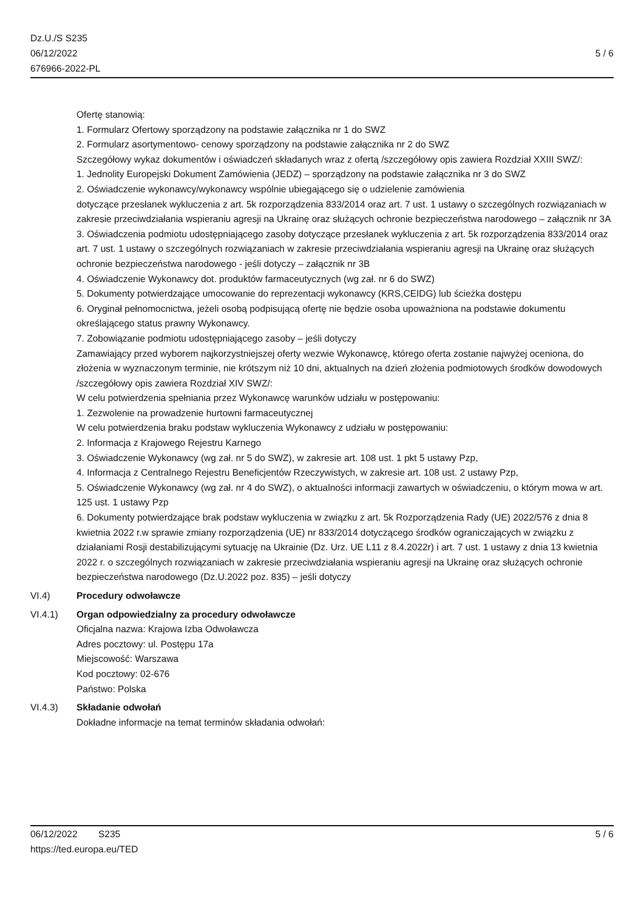Dz.U./S S235
06/12/2022
676966-2022-PL
5 / 6
Ofertę stanowią:
1. Formularz Ofertowy sporządzony na podstawie załącznika nr 1 do SWZ
2. Formularz asortymentowo- cenowy sporządzony na podstawie załącznika nr 2 do SWZ
Szczegółowy wykaz dokumentów i oświadczeń składanych wraz z ofertą /szczegółowy opis zawiera Rozdział XXIII SWZ/:
1. Jednolity Europejski Dokument Zamówienia (JEDZ) – sporządzony na podstawie załącznika nr 3 do SWZ
2. Oświadczenie wykonawcy/wykonawcy wspólnie ubiegającego się o udzielenie zamówienia
dotyczące przesłanek wykluczenia z art. 5k rozporządzenia 833/2014 oraz art. 7 ust. 1 ustawy o szczególnych rozwiązaniach w zakresie przeciwdziałania wspieraniu agresji na Ukrainę oraz służących ochronie bezpieczeństwa narodowego – załącznik nr 3A
3. Oświadczenia podmiotu udostępniającego zasoby dotyczące przesłanek wykluczenia z art. 5k rozporządzenia 833/2014 oraz art. 7 ust. 1 ustawy o szczególnych rozwiązaniach w zakresie przeciwdziałania wspieraniu agresji na Ukrainę oraz służących ochronie bezpieczeństwa narodowego - jeśli dotyczy – załącznik nr 3B
4. Oświadczenie Wykonawcy dot. produktów farmaceutycznych (wg zał. nr 6 do SWZ)
5. Dokumenty potwierdzające umocowanie do reprezentacji wykonawcy (KRS,CEIDG) lub ścieżka dostępu
6. Oryginał pełnomocnictwa, jeżeli osobą podpisującą ofertę nie będzie osoba upoważniona na podstawie dokumentu określającego status prawny Wykonawcy.
7. Zobowiązanie podmiotu udostępniającego zasoby – jeśli dotyczy
Zamawiający przed wyborem najkorzystniejszej oferty wezwie Wykonawcę, którego oferta zostanie najwyżej oceniona, do złożenia w wyznaczonym terminie, nie krótszym niż 10 dni, aktualnych na dzień złożenia podmiotowych środków dowodowych /szczegółowy opis zawiera Rozdział XIV SWZ/:
W celu potwierdzenia spełniania przez Wykonawcę warunków udziału w postępowaniu:
1. Zezwolenie na prowadzenie hurtowni farmaceutycznej
W celu potwierdzenia braku podstaw wykluczenia Wykonawcy z udziału w postępowaniu:
2. Informacja z Krajowego Rejestru Karnego
3. Oświadczenie Wykonawcy (wg zał. nr 5 do SWZ), w zakresie art. 108 ust. 1 pkt 5 ustawy Pzp,
4. Informacja z Centralnego Rejestru Beneficjentów Rzeczywistych, w zakresie art. 108 ust. 2 ustawy Pzp,
5. Oświadczenie Wykonawcy (wg zał. nr 4 do SWZ), o aktualności informacji zawartych w oświadczeniu, o którym mowa w art. 125 ust. 1 ustawy Pzp
6. Dokumenty potwierdzające brak podstaw wykluczenia w związku z art. 5k Rozporządzenia Rady (UE) 2022/576 z dnia 8 kwietnia 2022 r.w sprawie zmiany rozporządzenia (UE) nr 833/2014 dotyczącego środków ograniczających w związku z działaniami Rosji destabilizującymi sytuację na Ukrainie (Dz. Urz. UE L11 z 8.4.2022r) i art. 7 ust. 1 ustawy z dnia 13 kwietnia 2022 r. o szczególnych rozwiązaniach w zakresie przeciwdziałania wspieraniu agresji na Ukrainę oraz służących ochronie bezpieczeństwa narodowego (Dz.U.2022 poz. 835) – jeśli dotyczy
VI.4) Procedury odwoławcze
VI.4.1) Organ odpowiedzialny za procedury odwoławcze
Oficjalna nazwa: Krajowa Izba Odwoławcza
Adres pocztowy: ul. Postępu 17a
Miejscowość: Warszawa
Kod pocztowy: 02-676
Państwo: Polska
VI.4.3) Składanie odwołań
Dokładne informacje na temat terminów składania odwołań:
06/12/2022 S235 5 / 6
https://ted.europa.eu/TED